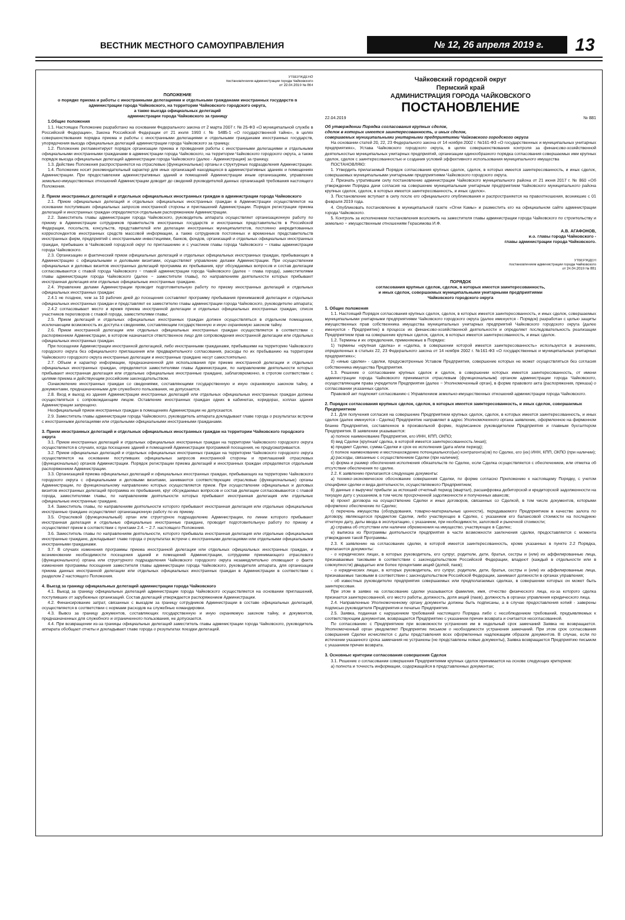ВЕСТНИК МЕСТНОГО САМОУПРАВЛЕНИЯ
№ 12, 26 апреля 2019 г.
13
УТВЕРЖДЕНО
постановлением администрации города Чайковского
от 22.04.2019 № 864
ПОЛОЖЕНИЕ
о порядке приема и работы с иностранными делегациями и отдельными гражданами иностранных государств в администрации города Чайковского, на территории Чайковского городского округа,
а также выезда официальных делегаций
администрации города Чайковского за границу
1.Общие положения
1.1. Настоящее Положение разработано на основании Федерального закона от 2 марта 2007 г. № 25-ФЗ «О муниципальной службе в Российской Федерации», Закона Российской Федерации от 21 июля 1993 г. № 5485-1 «О государственной тайне», в целях совершенствования порядка приема и работы с иностранными делегациями и отдельными гражданами иностранных государств, упорядочения выезда официальных делегаций администрации города Чайковского за границу.
1.2. Положение регламентирует порядок организации приема и проведения работы с иностранными делегациями и отдельными официальными иностранными гражданами в администрации города Чайковского, на территории Чайковского городского округа, а также порядок выезда официальных делегаций администрации города Чайковского (далее - Администрация) за границу.
1.3. Действие Положения распространяется на отраслевые (функциональные) органы и структурные подразделения Администрации.
1.4. Положение носит рекомендательный характер для иных организаций находящихся в административных зданиях и помещениях Администрации. При предоставлении административных зданий и помещений Администрации иным организациям, управление земельно-имущественных отношений Администрации доводит до сведений руководителей данных организаций требования настоящего Положения.
2. Прием иностранных делегаций и отдельных официальных иностранных граждан в администрации города Чайковского
2.1. Прием официальных делегаций и отдельных официальных иностранных граждан в Администрации осуществляется на основании поступивших официальных запросов иностранной стороны и приглашений Администрации. Порядок регистрации приема делегаций и иностранных граждан определяется отдельным распоряжением Администрации.
2.2. Заместитель главы администрации города Чайковского, руководитель аппарата осуществляет организационную работу по приему в Администрации сотрудников правительств иностранных государств и иностранных представительств в Российской Федерации, посольств, консульств, представителей или делегации иностранных муниципалитетов, постоянно аккредитованных корреспондентов иностранных средств массовой информации, а также сотрудников постоянных и временных представительств иностранных фирм, предприятий с иностранными инвестициями, банков, фондов, организаций и отдельных официальных иностранных граждан, прибывших в Чайковский городской округ по приглашению и с участием главы города Чайковского − главы администрации города Чайковского.
2.3. Организацию и фактический прием официальных делегаций и отдельных официальных иностранных граждан, прибывающих в Администрацию с официальными и деловыми визитами, осуществляет управление делами Администрации. При осуществлении официальных и деловых визитов иностранных делегаций программа их пребывания, круг обсуждаемых вопросов и состав делегации согласовываются с главой города Чайковского − главой администрации города Чайковского (далее − глава города), заместителями главы администрации города Чайковского (далее − заместители главы), по направлениям деятельности которых прибывают иностранная делегация или отдельные официальные иностранные граждане.
2.4. Управление делами Администрации проводит подготовительную работу по приему иностранных делегаций и отдельных официальных иностранных граждан:
2.4.1 не позднее, чем за 10 рабочих дней до посещения составляет программу пребывания принимаемой делегации и отдельных официальных иностранных граждан и представляет ее заместителю главы администрации города Чайковского, руководителю аппарата;
2.4.2 согласовывает место и время приема иностранной делегации и отдельных официальных иностранных граждан, список участников переговоров с главой города, заместителями главы;
2.5. Прием делегаций и отдельных официальных иностранных граждан должен осуществляться в отдельном помещении, исключающим возможность их доступа к сведениям, составляющим государственную и иную охраняемую законом тайну.
2.6. Прием иностранной делегации или отдельных официальных иностранных граждан осуществляется в соответствии с распоряжением Администрации, в котором назначается ответственное лицо для сопровождения иностранной делегации или отдельных официальных иностранных граждан.
При посещении Администрации иностранной делегацией, либо иностранными гражданами, прибывшими на территорию Чайковского городского округа без официального приглашения или предварительного согласования, расходы по их пребыванию на территории Чайковского городского округа иностранные делегации и иностранные граждане несут самостоятельно.
2.7. Объем и характер информации, предназначенной для использования при приеме иностранной делегации и отдельных официальных иностранных граждан, определяется заместителями главы Администрации, по направлениям деятельности которых прибывают иностранная делегация или отдельные официальные иностранные граждане, заблаговременно, в строгом соответствии с целями приема и действующим российским законодательством.
Ознакомление иностранных граждан со сведениями, составляющими государственную и иную охраняемую законом тайну, и документами, предназначенными для служебного пользования, не допускается.
2.8. Вход и выход из здания Администрации иностранных делегаций или отдельных официальных иностранных граждан должны осуществляться с сопровождающим лицом. Оставление иностранных граждан одних в кабинетах, коридорах, холлах здания Администрации запрещено.
Неофициальный прием иностранных граждан в помещениях Администрации не допускается.
2.9. Заместитель главы администрации города Чайковского, руководитель аппарата докладывает главе города о результатах встречи с иностранными делегациями или отдельными официальными иностранными гражданами.
3. Прием иностранных делегаций и отдельных официальных иностранных граждан на территории Чайковского городского округа
3.1. Прием иностранных делегаций и отдельных официальных иностранных граждан на территории Чайковского городского округа осуществляется в случаях, когда посещение зданий и помещений Администрации программой посещения, не предусматривается.
3.2. Прием официальных делегаций и отдельных официальных иностранных граждан на территории Чайковского городского округа осуществляется на основании поступивших официальных запросов иностранной стороны и приглашений отраслевых (функциональных) органов Администрации. Порядок регистрации приема делегаций и иностранных граждан определяется отдельным распоряжением Администрации.
3.3. Организацией приема официальных делегаций и официальных иностранных граждан, прибывающих на территорию Чайковского городского округа с официальными и деловыми визитами, занимаются соответствующие отраслевые (функциональные) органы Администрации, по функциональному направлению которых осуществляется прием. При осуществлении официальных и деловых визитов иностранных делегаций программа их пребывания, круг обсуждаемых вопросов и состав делегации согласовываются с главой города, заместителями главы, по направлениям деятельности которых прибывают иностранная делегация или отдельные официальные иностранные граждане.
3.4. Заместитель главы, по направлениям деятельности которого прибывают иностранная делегация или отдельные официальные иностранные граждане осуществляет организационную работу по их приему.
3.5. Отраслевой (функциональный) орган или структурное подразделение Администрации, по линии которого прибывают иностранная делегация и отдельные официальные иностранные граждане, проводит подготовительную работу по приему и осуществляет прием в соответствии с пунктами 2.4. − 2.7. настоящего Положения.
3.6. Заместитель главы по направлениям деятельности, которого прибывала иностранная делегация или отдельные официальные иностранные граждане, докладывает главе города о результатах встречи с иностранными делегациями или отдельными официальными иностранными гражданами.
3.7. В случаях изменения программы приема иностранной делегации или отдельных официальных иностранных граждан, и возникновении необходимости посещения зданий и помещений Администрации, сотрудники принимающего отраслевого (функционального) органа или структурного подразделения Чайковского городского округа незамедлительно оповещают о факте изменения программы посещения заместителя главы администрации города Чайковского, руководителя аппарата, для организации приема данных иностранной делегации или отдельных официальных иностранных граждан в Администрации в соответствии с разделом 2 настоящего Положения.
4. Выезд за границу официальных делегаций администрации города Чайковского
4.1. Выезд за границу официальных делегаций администрации города Чайковского осуществляется на основании приглашений, поступивших от зарубежных организаций. Состав делегаций утверждается распоряжением Администрации.
4.2. Финансирование затрат, связанных с выездом за границу сотрудников Администрации в составе официальных делегаций, осуществляется в соответствии с нормами расходов на служебные командировки.
4.3. Вывоз за границу документов, составляющих государственную и иную охраняемую законом тайну, и документов, предназначенных для служебного и ограниченного пользования, не допускается.
4.4. При возвращении из-за границы официальных делегаций заместитель главы администрации города Чайковского, руководитель аппарата обобщает отчеты и докладывает главе города о результатах поездки делегаций.
Чайковский городской округ
Пермский край
АДМИНИСТРАЦИЯ ГОРОДА ЧАЙКОВСКОГО
ПОСТАНОВЛЕНИЕ
22.04.2019 № 881
Об утверждении Порядка согласования крупных сделок,
сделок в которых имеется заинтересованность, и иных сделок,
совершаемых муниципальными унитарными предприятиями Чайковского городского округа
На основании статей 20, 22, 23 Федерального закона от 14 ноября 2002 г. №161-ФЗ «О государственных и муниципальных унитарных предприятиях», Устава Чайковского городского округа, в целях совершенствования контроля за финансово-хозяйственной деятельностью муниципальных унитарных предприятий, организации единообразного порядка согласования совершаемых ими крупных сделок, сделок с заинтересованностью и создания условий эффективного использования муниципального имущества
ПОСТАНОВЛЯЮ:
1. Утвердить прилагаемый Порядок согласования крупных сделок, сделок, в которых имеется заинтересованность, и иных сделок, совершаемых муниципальными унитарными предприятиями Чайковского городского округа.
2. Признать утратившим силу постановление администрации Чайковского муниципального района от 21 июня 2017 г. № 860 «Об утверждении Порядка дачи согласия на совершение муниципальным унитарным предприятием Чайковского муниципального района крупных сделок, сделок, в которых имеется заинтересованность, и иных сделок».
3. Постановление вступает в силу после его официального опубликования и распространяется на правоотношения, возникшие с 01 февраля 2019 года.
4. Опубликовать постановление в муниципальной газете «Огни Камы» и разместить его на официальном сайте администрации города Чайковского.
5. Контроль за исполнением постановления возложить на заместителя главы администрации города Чайковского по строительству и земельно − имущественным отношениям Герасимова И.Ф.
А.В. АГАФОНОВ,
и.о. главы города Чайковского -
главы администрации города Чайковского.
УТВЕРЖДЕН
постановлением администрации города Чайковского
от 24.04.2019 № 881
ПОРЯДОК
согласования крупных сделок, сделок, в которых имеется заинтересованность,
и иных сделок, совершаемых муниципальными унитарными предприятиями
Чайковского городского округа
1. Общие положения
1.1. Настоящий Порядок согласования крупных сделок, сделок, в которых имеется заинтересованность, и иных сделок, совершаемых муниципальными унитарными предприятиями Чайковского городского округа (далее именуется - Порядок) разработан с целью защиты имущественных прав собственника имущества муниципальных унитарных предприятий Чайковского городского округа (далее именуется - Предприятие) в процессе их финансово-хозяйственной деятельности и определяет последовательность реализации Предприятием прав на совершение крупных сделок, сделок, в которых имеется заинтересованность, и иных сделок.
1.2. Термины и их определения, применяемые в Порядке:
1) термины «крупная сделка» и «сделка, в совершении которой имеется заинтересованность» используется в значениях, определенных в статьях 22, 23 Федерального закона от 14 ноября 2002 г. №161-ФЗ «О государственных и муниципальных унитарных предприятиях»;
2) «иные сделки» - сделки, предусмотренные Уставом Предприятия, совершение которых не может осуществляться без согласия собственника имущества Предприятия.
1.3. Решение о согласовании крупных сделок и сделок, в совершении которых имеется заинтересованность, от имени администрации города Чайковского принимается отраслевым (функциональным) органом администрации города Чайковского, осуществляющим права учредителя Предприятия (далее − Уполномоченный орган), в форме правового акта (распоряжения, приказа) о согласовании указанных сделок.
Правовой акт подлежит согласованию с Управлением земельно-имущественных отношений администрации города Чайковского.
2. Порядок согласования крупных сделок, сделок, в которых имеется заинтересованность, и иных сделок, совершаемых Предприятием
2.1. Для получения согласия на совершение Предприятием крупных сделок, сделок, в которых имеется заинтересованность, и иных сделок (далее именуется - Сделка) Предприятие направляет в адрес Уполномоченного органа заявление, оформленное на фирменном бланке Предприятия, составленное в произвольной форме, подписанное руководителем Предприятия и главным бухгалтером Предприятия. В заявлении указываются:
а) полное наименование Предприятия, его ИНН, КПП, ОКПО;
б) вид Сделки (крупная/ сделка, в которой имеется заинтересованность /иная);
в) предмет Сделки, сумма Сделки и срок ее исполнения (дата и/или период);
г) полное наименование и местонахождение потенциального(ых) контрагента(ов) по Сделке, его (их) ИНН, КПП, ОКПО (при наличии);
д) расходы, связанные с осуществлением Сделки (при наличии);
е) форма и размер обеспечения исполнения обязательств по Сделке, если Сделка осуществляется с обеспечением, или отметка об отсутствии обеспечения по сделке.
2.2. К заявлению прилагаются следующие документы:
а) технико-экономическое обоснование совершения Сделки, по форме согласно Приложению к настоящему Порядку, с учетом специфики сделки и вида деятельности, осуществляемого Предприятием;
б) данные о выручке/ прибыли за истекший отчетный период (квартал), расшифровка дебиторской и кредиторской задолженности на текущую дату с указанием, в том числе просроченной задолженности и полученных авансов;
в) проект договора на осуществление Сделки и иных договоров, связанных со Сделкой, в том числе документов, которыми оформлено обеспечение по Сделке;
г) перечень имущества (оборудования, товарно-материальные ценности), передаваемого Предприятием в качестве залога по договору, являющегося предметом Сделки, либо участвующее в Сделке, с указанием его балансовой стоимости на последнюю отчетную дату, даты ввода в эксплуатацию, с указанием, при необходимости, залоговой и рыночной стоимости;
д) справка об отсутствии или наличии обременения на имущество, участвующее в Сделке;
е) выписка из Программы деятельности предприятия в части возможности заключения сделки, предоставляется с момента утверждения такой Программы.
2.3. К заявлению на согласование сделки, в которой имеется заинтересованность, кроме указанных в пункте 2.2 Порядка, прилагаются документы:
- о юридических лицах, в которых руководитель, его супруг, родители, дети, братья, сестры и (или) их аффилированные лица, признаваемые таковыми в соответствии с законодательством Российской Федерации, владеют (каждый в отдельности или в совокупности) двадцатью или более процентами акций (долей, паев);
- о юридических лицах, в которых руководитель, его супруг, родители, дети, братья, сестры и (или) их аффилированные лица, признаваемые таковыми в соответствии с законодательством Российской Федерации, занимают должности в органах управления;
- об известных руководителю предприятия совершаемых или предполагаемых сделках, в совершении которых он может быть заинтересован.
При этом в заявке на согласование сделки указываются фамилия, имя, отчество физического лица, из-за которого сделка признается заинтересованной, его место работы, должность, доля акций (паев), должность в органах управления юридического лица.
2.4. Направленные Уполномоченному органу документы должны быть подписаны, а в случае предоставления копий - заверены подписью руководителя Предприятия и печатью Предприятия.
2.5. Заявка, поданная с нарушением требований настоящего Порядка либо с несоблюдением требований, предъявляемых к соответствующим документам, возвращается Предприятию с указанием причин возврата и считается несогласованной.
По согласованию с Предприятием при возможности устранения им в недельный срок замечаний Заявка не возвращается. Уполномоченный орган уведомляет Предприятие письмом о необходимости устранения замечаний. При этом срок согласования совершения Сделки исчисляется с даты представления всех оформленных надлежащим образом документов. В случае, если по истечении указанного срока замечания не устранены (не представлены новые документы), Заявка возвращается Предприятию письмом с указанием причин возврата.
3. Основные критерии согласования совершения Сделок
3.1. Решение о согласовании совершения Предприятиями крупных сделок принимается на основе следующих критериев:
а) полнота и точность информации, содержащейся в представленных документах;